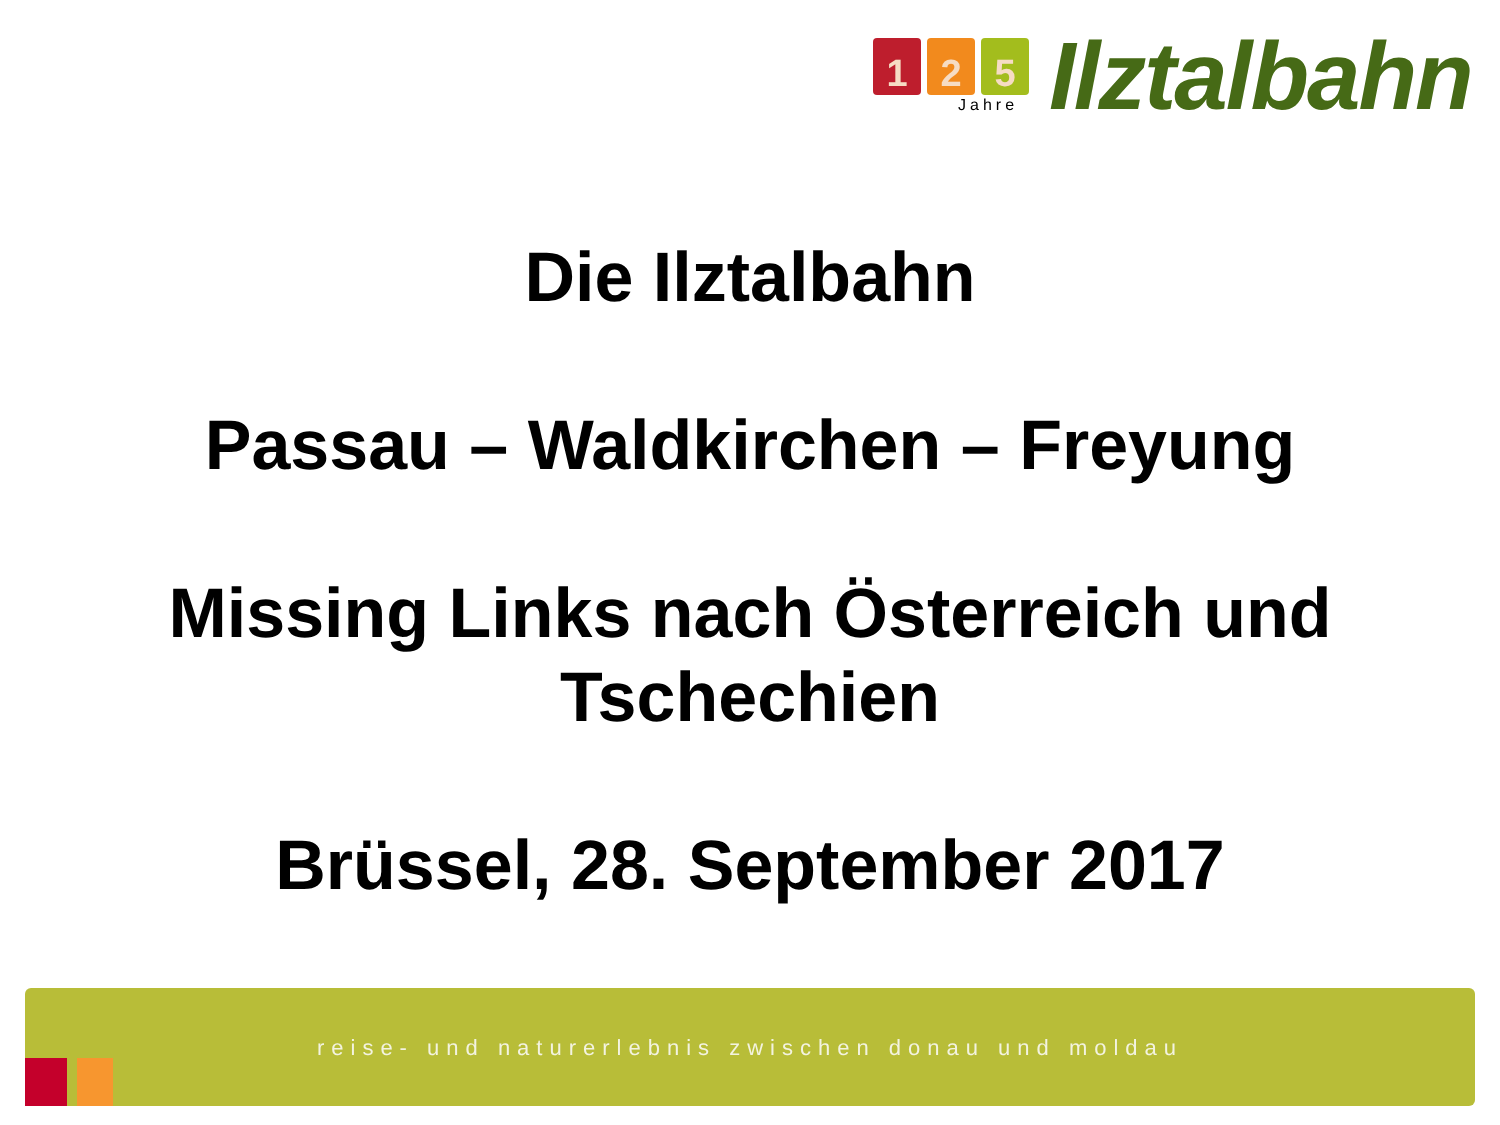1 2 5
Jahre
Ilztalbahn
Die Ilztalbahn
Passau – Waldkirchen – Freyung
Missing Links nach Österreich und Tschechien
Brüssel, 28. September 2017
reise- und naturerlebnis zwischen donau und moldau